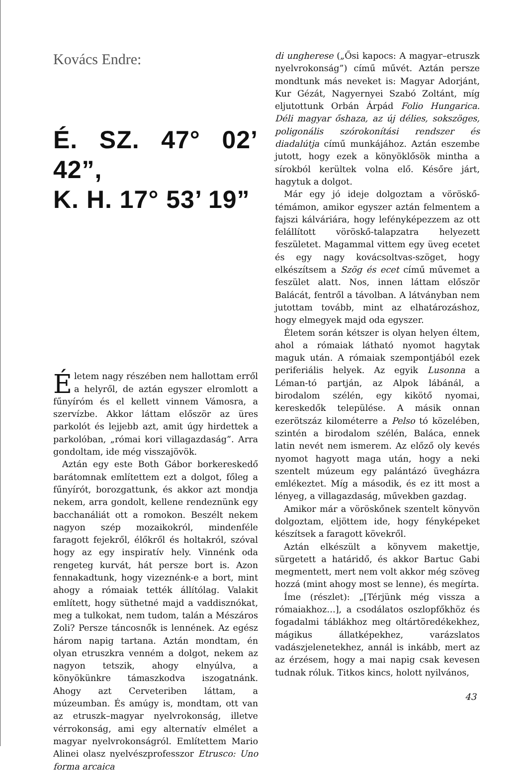Kovács Endre:
É. SZ. 47° 02’ 42”,
K. H. 17° 53’ 19”
Életem nagy részében nem hallottam erről a helyről, de aztán egyszer elromlott a fűnyíróm és el kellett vinnem Vámosra, a szervízbe. Akkor láttam először az üres parkolót és lejjebb azt, amit úgy hirdettek a parkolóban, „római kori villagazdaság”. Arra gondoltam, ide még visszajövök.
Aztán egy este Both Gábor borkereskedő barátomnak említettem ezt a dolgot, főleg a fűnyírót, borozgattunk, és akkor azt mondja nekem, arra gondolt, kellene rendeznünk egy bacchanáliát ott a romokon. Beszélt nekem nagyon szép mozaikokról, mindenféle faragott fejekről, élőkről és holtakról, szóval hogy az egy inspiratív hely. Vinnénk oda rengeteg kurvát, hát persze bort is. Azon fennakadtunk, hogy vizeznénk-e a bort, mint ahogy a rómaiak tették állítólag. Valakit említett, hogy süthetné majd a vaddisznókat, meg a tulkokat, nem tudom, talán a Mészáros Zoli? Persze táncosnők is lennének. Az egész három napig tartana. Aztán mondtam, én olyan etruszkra venném a dolgot, nekem az nagyon tetszik, ahogy elnyúlva, a könyökünkre támaszkodva iszogatnánk. Ahogy azt Cerveteriben láttam, a múzeumban. És amúgy is, mondtam, ott van az etruszk–magyar nyelvrokonság, illetve vérrokonság, ami egy alternatív elmélet a magyar nyelvrokonságról. Említettem Mario Alinei olasz nyelvészprofesszor Etrusco: Uno forma arcaica
di ungherese („Ősi kapocs: A magyar–etruszk nyelvrokonság”) című művét. Aztán persze mondtunk más neveket is: Magyar Adorjánt, Kur Gézát, Nagyernyei Szabó Zoltánt, míg eljutottunk Orbán Árpád Folio Hungarica. Déli magyar őshaza, az új délies, sokszöges, poligonális szórokonítási rendszer és diadalútja című munkájához. Aztán eszembe jutott, hogy ezek a könyöklősök mintha a sírokból kerültek volna elő. Későre járt, hagytuk a dolgot.
Már egy jó ideje dolgoztam a vöröskő-témámon, amikor egyszer aztán felmentem a fajszi kálváriára, hogy lefényképezzem az ott felállított vöröskő-talapzatra helyezett feszületet. Magammal vittem egy üveg ecetet és egy nagy kovácsoltvas-szöget, hogy elkészítsem a Szög és ecet című művemet a feszület alatt. Nos, innen láttam először Balácát, fentről a távolban. A látványban nem jutottam tovább, mint az elhatározáshoz, hogy elmegyek majd oda egyszer.
Életem során kétszer is olyan helyen éltem, ahol a rómaiak látható nyomot hagytak maguk után. A rómaiak szempontjából ezek periferiális helyek. Az egyik Lusonna a Léman-tó partján, az Alpok lábánál, a birodalom szélén, egy kikötő nyomai, kereskedők települése. A másik onnan ezerötszáz kilométerre a Pelso tó közelében, szintén a birodalom szélén, Baláca, ennek latin nevét nem ismerem. Az előző oly kevés nyomot hagyott maga után, hogy a neki szentelt múzeum egy palántázó üvegházra emlékeztet. Míg a második, és ez itt most a lényeg, a villagazdaság, művekben gazdag.
Amikor már a vöröskőnek szentelt könyvön dolgoztam, eljöttem ide, hogy fényképeket készítsek a faragott kövekről.
Aztán elkészült a könyvem makettje, sürgetett a határidő, és akkor Bartuc Gabi megmentett, mert nem volt akkor még szöveg hozzá (mint ahogy most se lenne), és megírta.
Íme (részlet): „[Térjünk még vissza a rómaiakhoz…], a csodálatos oszlopfőkhöz és fogadalmi táblákhoz meg oltártöredékekhez, mágikus állatképekhez, varázslatos vadászjelenetekhez, annál is inkább, mert az az érzésem, hogy a mai napig csak kevesen tudnak róluk. Titkos kincs, holott nyilvános,
43